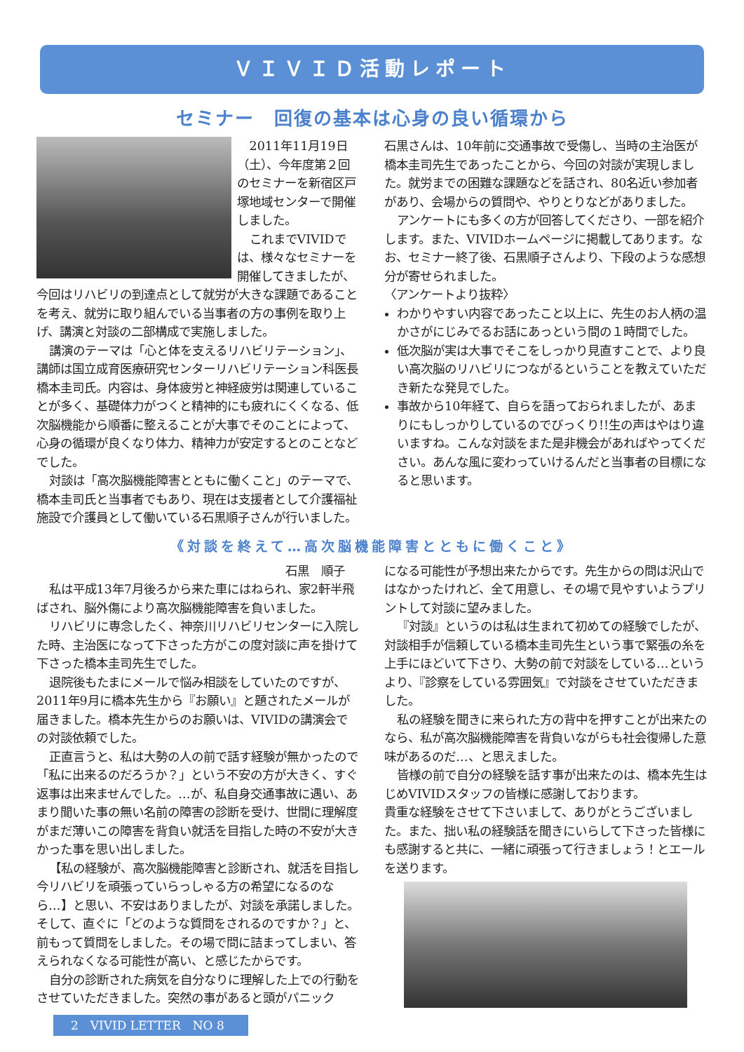ＶＩＶＩＤ活動レポート
セミナー　回復の基本は心身の良い循環から
2011年11月19日（土）、今年度第２回のセミナーを新宿区戸塚地域センターで開催しました。
これまでVIVIDでは、様々なセミナーを開催してきましたが、今回はリハビリの到達点として就労が大きな課題であることを考え、就労に取り組んでいる当事者の方の事例を取り上げ、講演と対談の二部構成で実施しました。
講演のテーマは「心と体を支えるリハビリテーション」、講師は国立成育医療研究センターリハビリテーション科医長　橋本圭司氏。内容は、身体疲労と神経疲労は関連していることが多く、基礎体力がつくと精神的にも疲れにくくなる、低次脳機能から順番に整えることが大事でそのことによって、心身の循環が良くなり体力、精神力が安定するとのことなどでした。
対談は「高次脳機能障害とともに働くこと」のテーマで、橋本圭司氏と当事者でもあり、現在は支援者として介護福祉施設で介護員として働いている石黒順子さんが行いました。
石黒さんは、10年前に交通事故で受傷し、当時の主治医が橋本圭司先生であったことから、今回の対談が実現しました。就労までの困難な課題などを話され、80名近い参加者があり、会場からの質問や、やりとりなどがありました。
アンケートにも多くの方が回答してくださり、一部を紹介します。また、VIVIDホームページに掲載してあります。なお、セミナー終了後、石黒順子さんより、下段のような感想分が寄せられました。
〈アンケートより抜粋〉
わかりやすい内容であったこと以上に、先生のお人柄の温かさがにじみでるお話にあっという間の１時間でした。
低次脳が実は大事でそこをしっかり見直すことで、より良い高次脳のリハビリにつながるということを教えていただき新たな発見でした。
事故から10年経て、自らを語っておられましたが、あまりにもしっかりしているのでびっくり!!生の声はやはり違いますね。こんな対談をまた是非機会があればやってください。あんな風に変わっていけるんだと当事者の目標になると思います。
《対談を終えて…高次脳機能障害とともに働くこと》
石黒　順子
私は平成13年7月後ろから来た車にはねられ、家2軒半飛ばされ、脳外傷により高次脳機能障害を負いました。
リハビリに専念したく、神奈川リハビリセンターに入院した時、主治医になって下さった方がこの度対談に声を掛けて下さった橋本圭司先生でした。
退院後もたまにメールで悩み相談をしていたのですが、2011年9月に橋本先生から『お願い』と題されたメールが届きました。橋本先生からのお願いは、VIVIDの講演会での対談依頼でした。
正直言うと、私は大勢の人の前で話す経験が無かったので「私に出来るのだろうか？」という不安の方が大きく、すぐ返事は出来ませんでした。…が、私自身交通事故に遇い、あまり聞いた事の無い名前の障害の診断を受け、世間に理解度がまだ薄いこの障害を背負い就活を目指した時の不安が大きかった事を思い出しました。
【私の経験が、高次脳機能障害と診断され、就活を目指し今リハビリを頑張っていらっしゃる方の希望になるのなら…】と思い、不安はありましたが、対談を承諾しました。そして、直ぐに「どのような質問をされるのですか？」と、前もって質問をしました。その場で問に詰まってしまい、答えられなくなる可能性が高い、と感じたからです。
自分の診断された病気を自分なりに理解した上での行動をさせていただきました。突然の事があると頭がパニック
になる可能性が予想出来たからです。先生からの問は沢山ではなかったけれど、全て用意し、その場で見やすいようプリントして対談に望みました。
『対談』というのは私は生まれて初めての経験でしたが、対談相手が信頼している橋本圭司先生という事で緊張の糸を上手にほどいて下さり、大勢の前で対談をしている…というより、『診察をしている雰囲気』で対談をさせていただきました。
私の経験を聞きに来られた方の背中を押すことが出来たのなら、私が高次脳機能障害を背負いながらも社会復帰した意味があるのだ…、と思えました。
皆様の前で自分の経験を話す事が出来たのは、橋本先生はじめVIVIDスタッフの皆様に感謝しております。
貴重な経験をさせて下さいまして、ありがとうございました。また、拙い私の経験話を聞きにいらして下さった皆様にも感謝すると共に、一緒に頑張って行きましょう！とエールを送ります。
2　VIVID LETTER　NO 8